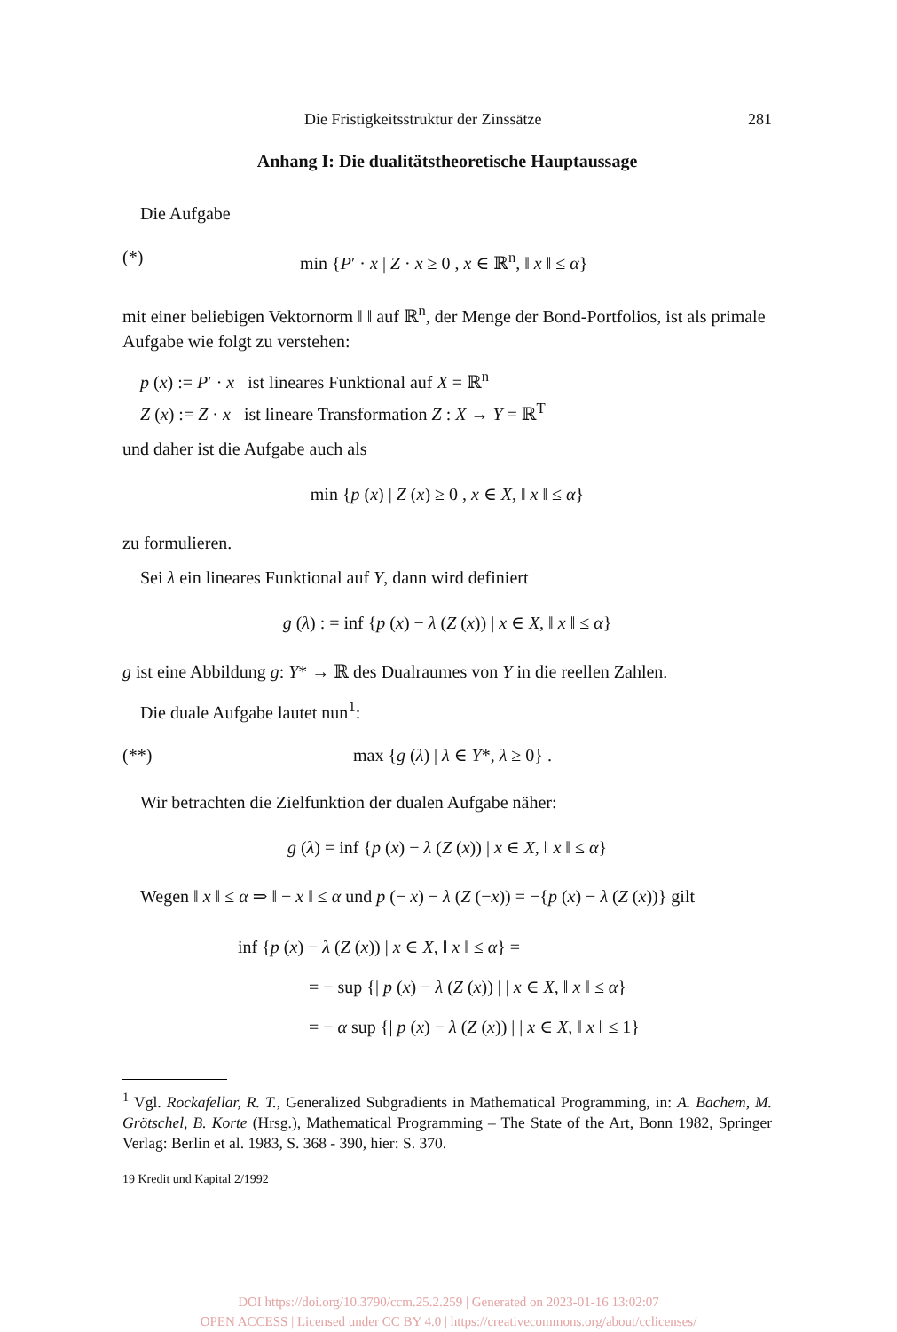Die Fristigkeitsstruktur der Zinssätze 281
Anhang I: Die dualitätstheoretische Hauptaussage
Die Aufgabe
(*) min {P′ · x | Z · x ≥ 0 , x ∈ ℝ<sup>n</sup>, ‖ x ‖ ≤ α}
mit einer beliebigen Vektornorm ‖ ‖ auf ℝ<sup>n</sup>, der Menge der Bond-Portfolios, ist als primale Aufgabe wie folgt zu verstehen:
p (x) := P′ · x ist lineares Funktional auf X = ℝ<sup>n</sup>
Z (x) := Z · x ist lineare Transformation Z : X → Y = ℝ<sup>T</sup>
und daher ist die Aufgabe auch als
min {p (x) | Z (x) ≥ 0 , x ∈ X, ‖ x ‖ ≤ α}
zu formulieren.
Sei λ ein lineares Funktional auf Y, dann wird definiert
g (λ) : = inf {p (x) − λ (Z (x)) | x ∈ X, ‖ x ‖ ≤ α}
g ist eine Abbildung g: Y* → ℝ des Dualraumes von Y in die reellen Zahlen.
Die duale Aufgabe lautet nun<sup>1</sup>:
(**) max {g (λ) | λ ∈ Y*, λ ≥ 0} .
Wir betrachten die Zielfunktion der dualen Aufgabe näher:
g (λ) = inf {p (x) − λ (Z (x)) | x ∈ X, ‖ x ‖ ≤ α}
Wegen ‖ x ‖ ≤ α ⇒ ‖ − x ‖ ≤ α und p (− x) − λ (Z (−x)) = −{p (x) − λ (Z (x))} gilt
inf {p (x) − λ (Z (x)) | x ∈ X, ‖ x ‖ ≤ α} =
= − sup {| p (x) − λ (Z (x)) | | x ∈ X, ‖ x ‖ ≤ α}
= − α sup {| p (x) − λ (Z (x)) | | x ∈ X, ‖ x ‖ ≤ 1}
<sup>1</sup> Vgl. Rockafellar, R. T., Generalized Subgradients in Mathematical Programming, in: A. Bachem, M. Grötschel, B. Korte (Hrsg.), Mathematical Programming – The State of the Art, Bonn 1982, Springer Verlag: Berlin et al. 1983, S. 368 - 390, hier: S. 370.
19 Kredit und Kapital 2/1992
DOI https://doi.org/10.3790/ccm.25.2.259 | Generated on 2023-01-16 13:02:07
OPEN ACCESS | Licensed under CC BY 4.0 | https://creativecommons.org/about/cclicenses/